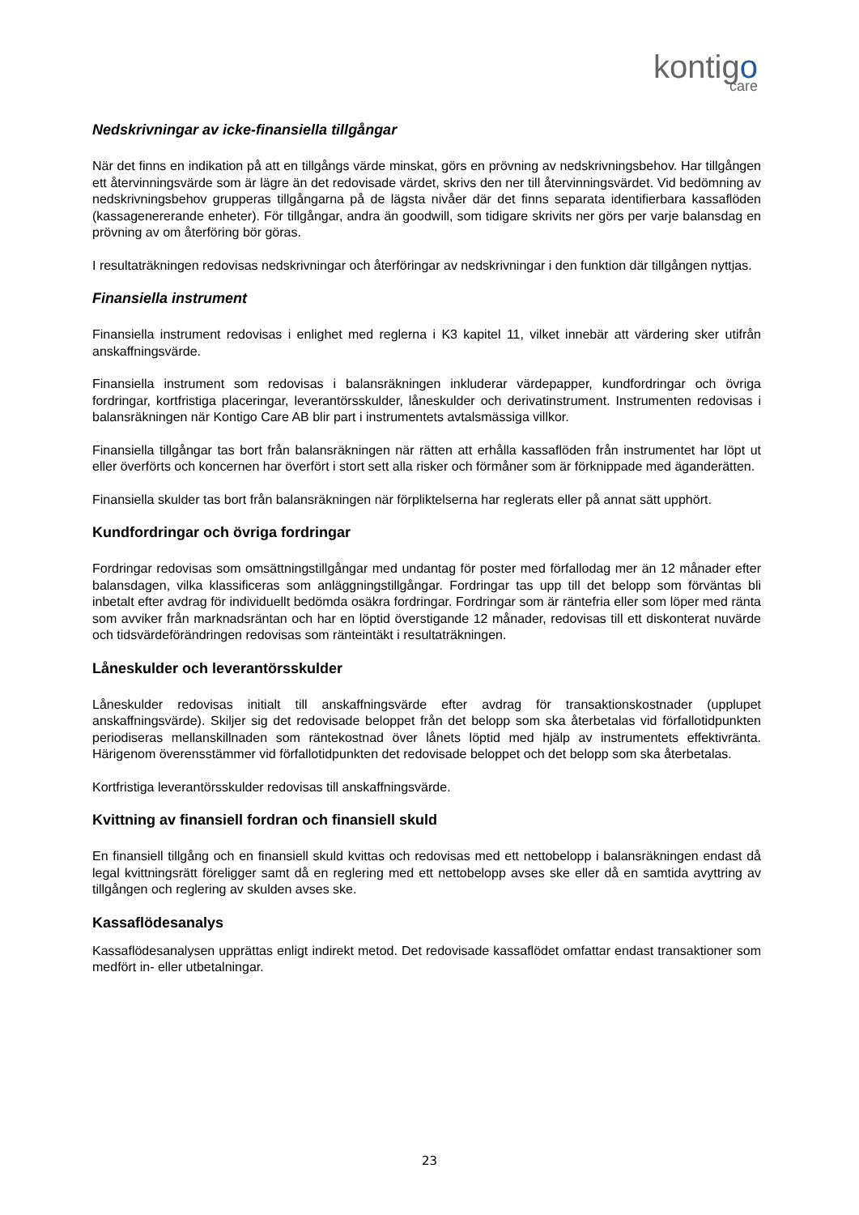kontigo
care
Nedskrivningar av icke-finansiella tillgångar
När det finns en indikation på att en tillgångs värde minskat, görs en prövning av nedskrivningsbehov. Har tillgången ett återvinningsvärde som är lägre än det redovisade värdet, skrivs den ner till återvinningsvärdet. Vid bedömning av nedskrivningsbehov grupperas tillgångarna på de lägsta nivåer där det finns separata identifierbara kassaflöden (kassagenererande enheter). För tillgångar, andra än goodwill, som tidigare skrivits ner görs per varje balansdag en prövning av om återföring bör göras.
I resultaträkningen redovisas nedskrivningar och återföringar av nedskrivningar i den funktion där tillgången nyttjas.
Finansiella instrument
Finansiella instrument redovisas i enlighet med reglerna i K3 kapitel 11, vilket innebär att värdering sker utifrån anskaffningsvärde.
Finansiella instrument som redovisas i balansräkningen inkluderar värdepapper, kundfordringar och övriga fordringar, kortfristiga placeringar, leverantörsskulder, låneskulder och derivatinstrument. Instrumenten redovisas i balansräkningen när Kontigo Care AB blir part i instrumentets avtalsmässiga villkor.
Finansiella tillgångar tas bort från balansräkningen när rätten att erhålla kassaflöden från instrumentet har löpt ut eller överförts och koncernen har överfört i stort sett alla risker och förmåner som är förknippade med äganderätten.
Finansiella skulder tas bort från balansräkningen när förpliktelserna har reglerats eller på annat sätt upphört.
Kundfordringar och övriga fordringar
Fordringar redovisas som omsättningstillgångar med undantag för poster med förfallodag mer än 12 månader efter balansdagen, vilka klassificeras som anläggningstillgångar. Fordringar tas upp till det belopp som förväntas bli inbetalt efter avdrag för individuellt bedömda osäkra fordringar. Fordringar som är räntefria eller som löper med ränta som avviker från marknadsräntan och har en löptid överstigande 12 månader, redovisas till ett diskonterat nuvärde och tidsvärdeförändringen redovisas som ränteintäkt i resultaträkningen.
Låneskulder och leverantörsskulder
Låneskulder redovisas initialt till anskaffningsvärde efter avdrag för transaktionskostnader (upplupet anskaffningsvärde). Skiljer sig det redovisade beloppet från det belopp som ska återbetalas vid förfallotidpunkten periodiseras mellanskillnaden som räntekostnad över lånets löptid med hjälp av instrumentets effektivränta. Härigenom överensstämmer vid förfallotidpunkten det redovisade beloppet och det belopp som ska återbetalas.
Kortfristiga leverantörsskulder redovisas till anskaffningsvärde.
Kvittning av finansiell fordran och finansiell skuld
En finansiell tillgång och en finansiell skuld kvittas och redovisas med ett nettobelopp i balansräkningen endast då legal kvittningsrätt föreligger samt då en reglering med ett nettobelopp avses ske eller då en samtida avyttring av tillgången och reglering av skulden avses ske.
Kassaflödesanalys
Kassaflödesanalysen upprättas enligt indirekt metod. Det redovisade kassaflödet omfattar endast transaktioner som medfört in- eller utbetalningar.
23